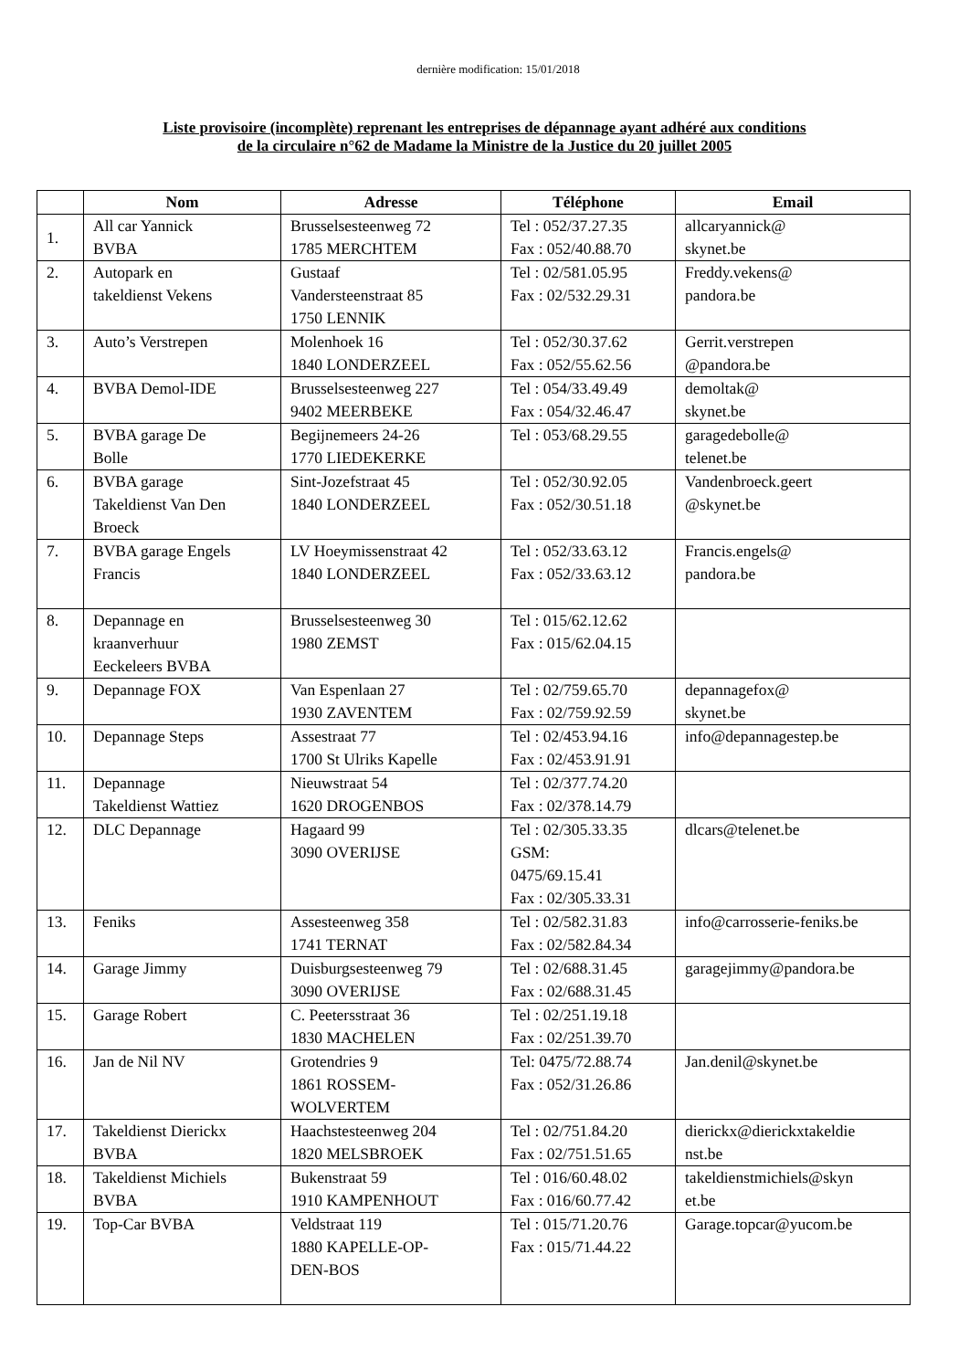dernière modification: 15/01/2018
Liste provisoire (incomplète) reprenant les entreprises de dépannage ayant adhéré aux conditions
de la circulaire n°62 de Madame la Ministre de la Justice du 20 juillet 2005
| | Nom | Adresse | Téléphone | Email |
| --- | --- | --- | --- | --- |
| 1. | All car Yannick BVBA | Brusselsesteenweg 72 1785 MERCHTEM | Tel : 052/37.27.35 Fax : 052/40.88.70 | allcaryannick@ skynet.be |
| 2. | Autopark en takeldienst Vekens | Gustaaf Vandersteenstraat 85 1750 LENNIK | Tel : 02/581.05.95 Fax : 02/532.29.31 | Freddy.vekens@ pandora.be |
| 3. | Auto’s Verstrepen | Molenhoek 16 1840 LONDERZEEL | Tel : 052/30.37.62 Fax : 052/55.62.56 | Gerrit.verstrepen @pandora.be |
| 4. | BVBA Demol-IDE | Brusselsesteenweg 227 9402 MEERBEKE | Tel : 054/33.49.49 Fax : 054/32.46.47 | demoltak@ skynet.be |
| 5. | BVBA garage De Bolle | Begijnemeers 24-26 1770 LIEDEKERKE | Tel : 053/68.29.55 | garagedebolle@ telenet.be |
| 6. | BVBA garage Takeldienst Van Den Broeck | Sint-Jozefstraat 45 1840 LONDERZEEL | Tel : 052/30.92.05 Fax : 052/30.51.18 | Vandenbroeck.geert @skynet.be |
| 7. | BVBA garage Engels Francis | LV Hoeymissenstraat 42 1840 LONDERZEEL | Tel : 052/33.63.12 Fax : 052/33.63.12 | Francis.engels@ pandora.be |
| 8. | Depannage en kraanverhuur Eeckeleers BVBA | Brusselsesteenweg 30 1980 ZEMST | Tel : 015/62.12.62 Fax : 015/62.04.15 | |
| 9. | Depannage FOX | Van Espenlaan 27 1930 ZAVENTEM | Tel : 02/759.65.70 Fax : 02/759.92.59 | depannagefox@ skynet.be |
| 10. | Depannage Steps | Assestraat 77 1700 St Ulriks Kapelle | Tel : 02/453.94.16 Fax : 02/453.91.91 | info@depannagestep.be |
| 11. | Depannage Takeldienst Wattiez | Nieuwstraat 54 1620 DROGENBOS | Tel : 02/377.74.20 Fax : 02/378.14.79 | |
| 12. | DLC Depannage | Hagaard 99 3090 OVERIJSE | Tel : 02/305.33.35 GSM: 0475/69.15.41 Fax : 02/305.33.31 | dlcars@telenet.be |
| 13. | Feniks | Assesteenweg 358 1741 TERNAT | Tel : 02/582.31.83 Fax : 02/582.84.34 | info@carrosserie-feniks.be |
| 14. | Garage Jimmy | Duisburgsesteenweg 79 3090 OVERIJSE | Tel : 02/688.31.45 Fax : 02/688.31.45 | garagejimmy@pandora.be |
| 15. | Garage Robert | C. Peetersstraat 36 1830 MACHELEN | Tel : 02/251.19.18 Fax : 02/251.39.70 | |
| 16. | Jan de Nil NV | Grotendries 9 1861 ROSSEM- WOLVERTEM | Tel: 0475/72.88.74 Fax : 052/31.26.86 | Jan.denil@skynet.be |
| 17. | Takeldienst Dierickx BVBA | Haachstesteenweg 204 1820 MELSBROEK | Tel : 02/751.84.20 Fax : 02/751.51.65 | dierickx@dierickxtakeldie nst.be |
| 18. | Takeldienst Michiels BVBA | Bukenstraat 59 1910 KAMPENHOUT | Tel : 016/60.48.02 Fax : 016/60.77.42 | takeldienstmichiels@skyn et.be |
| 19. | Top-Car BVBA | Veldstraat 119 1880 KAPELLE-OP- DEN-BOS | Tel : 015/71.20.76 Fax : 015/71.44.22 | Garage.topcar@yucom.be |